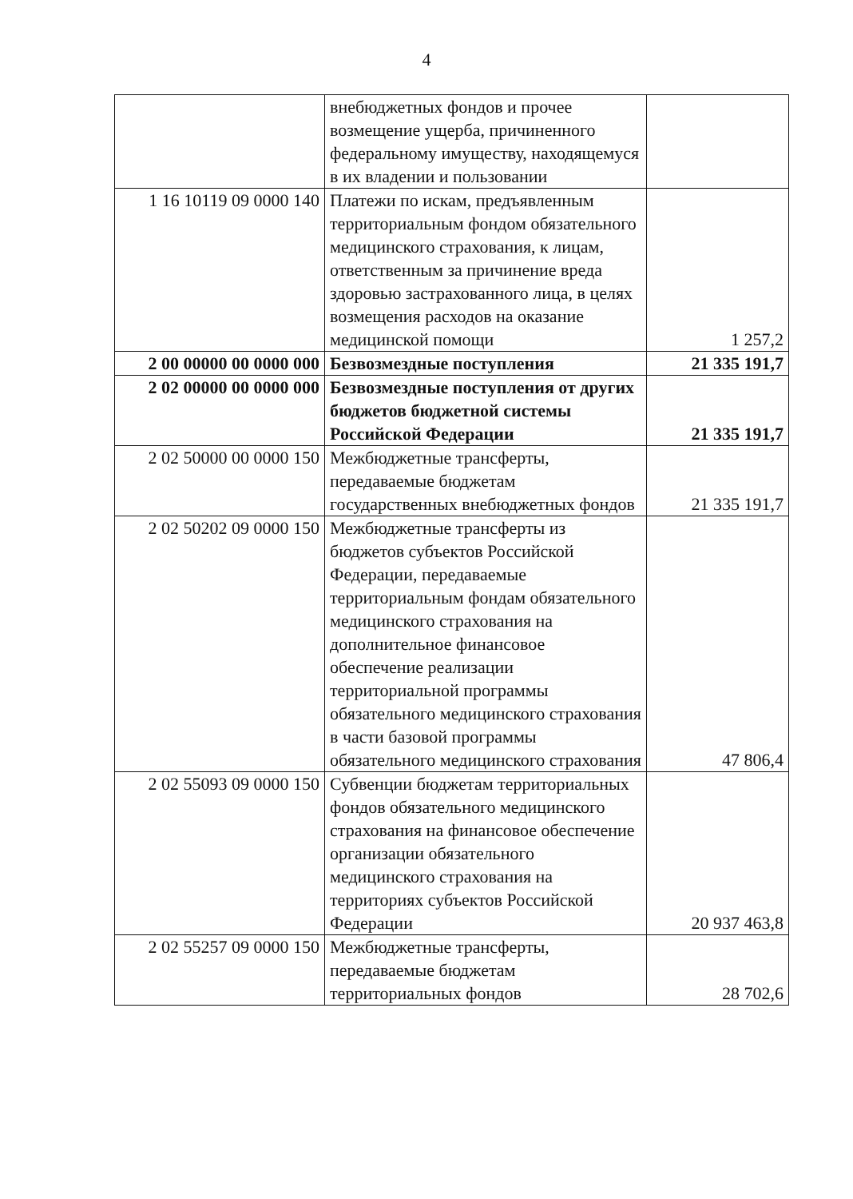4
| | внебюджетных фондов и прочее возмещение ущерба, причиненного федеральному имуществу, находящемуся в их владении и пользовании | |
| 1 16 10119 09 0000 140 | Платежи по искам, предъявленным территориальным фондом обязательного медицинского страхования, к лицам, ответственным за причинение вреда здоровью застрахованного лица, в целях возмещения расходов на оказание медицинской помощи | 1 257,2 |
| 2 00 00000 00 0000 000 | Безвозмездные поступления | 21 335 191,7 |
| 2 02 00000 00 0000 000 | Безвозмездные поступления от других бюджетов бюджетной системы Российской Федерации | 21 335 191,7 |
| 2 02 50000 00 0000 150 | Межбюджетные трансферты, передаваемые бюджетам государственных внебюджетных фондов | 21 335 191,7 |
| 2 02 50202 09 0000 150 | Межбюджетные трансферты из бюджетов субъектов Российской Федерации, передаваемые территориальным фондам обязательного медицинского страхования на дополнительное финансовое обеспечение реализации территориальной программы обязательного медицинского страхования в части базовой программы обязательного медицинского страхования | 47 806,4 |
| 2 02 55093 09 0000 150 | Субвенции бюджетам территориальных фондов обязательного медицинского страхования на финансовое обеспечение организации обязательного медицинского страхования на территориях субъектов Российской Федерации | 20 937 463,8 |
| 2 02 55257 09 0000 150 | Межбюджетные трансферты, передаваемые бюджетам территориальных фондов | 28 702,6 |